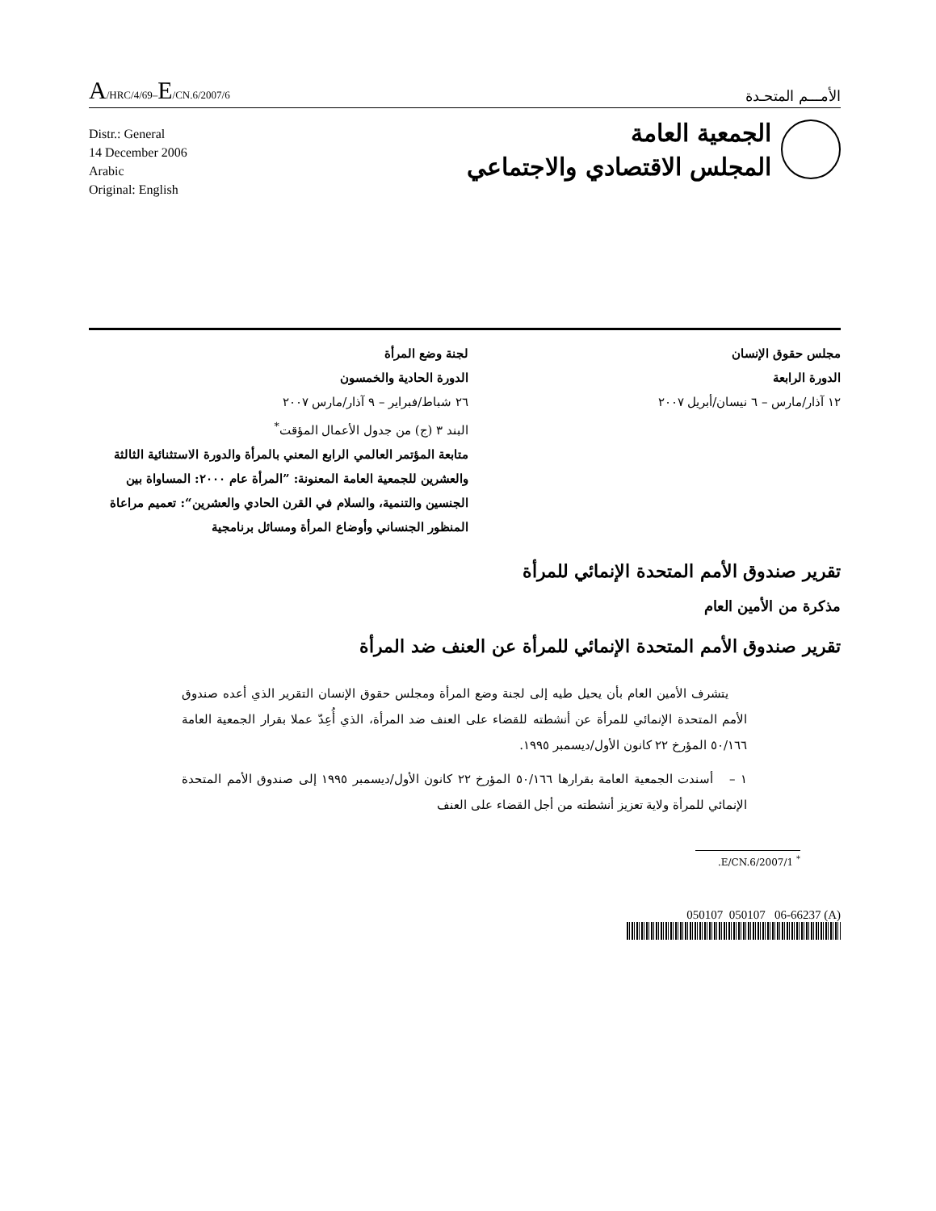A/HRC/4/69–E/CN.6/2007/6
الأمـــم المتحـدة
Distr.: General
14 December 2006
Arabic
Original: English
الجمعية العامة
المجلس الاقتصادي والاجتماعي
مجلس حقوق الإنسان
الدورة الرابعة
١٢ آذار/مارس – ٦ نيسان/أبريل ٢٠٠٧
لجنة وضع المرأة
الدورة الحادية والخمسون
٢٦ شباط/فبراير – ٩ آذار/مارس ٢٠٠٧
البند ٣ (ج) من جدول الأعمال المؤقت<sup>*</sup>
متابعة المؤتمر العالمي الرابع المعني بالمرأة والدورة الاستثنائية الثالثة والعشرين للجمعية العامة المعنونة: ”المرأة عام ٢٠٠٠: المساواة بين الجنسين والتنمية، والسلام في القرن الحادي والعشرين“: تعميم مراعاة المنظور الجنساني وأوضاع المرأة ومسائل برنامجية
تقرير صندوق الأمم المتحدة الإنمائي للمرأة
مذكرة من الأمين العام
تقرير صندوق الأمم المتحدة الإنمائي للمرأة عن العنف ضد المرأة
يتشرف الأمين العام بأن يحيل طيه إلى لجنة وضع المرأة ومجلس حقوق الإنسان التقرير الذي أعده صندوق الأمم المتحدة الإنمائي للمرأة عن أنشطته للقضاء على العنف ضد المرأة، الذي أُعِدّ عملا بقرار الجمعية العامة ٥٠/١٦٦ المؤرخ ٢٢ كانون الأول/ديسمبر ١٩٩٥.
١ – أسندت الجمعية العامة بقرارها ٥٠/١٦٦ المؤرخ ٢٢ كانون الأول/ديسمبر ١٩٩٥ إلى صندوق الأمم المتحدة الإنمائي للمرأة ولاية تعزيز أنشطته من أجل القضاء على العنف
<sup>*</sup> E/CN.6/2007/1.
050107 050107 06-66237 (A)